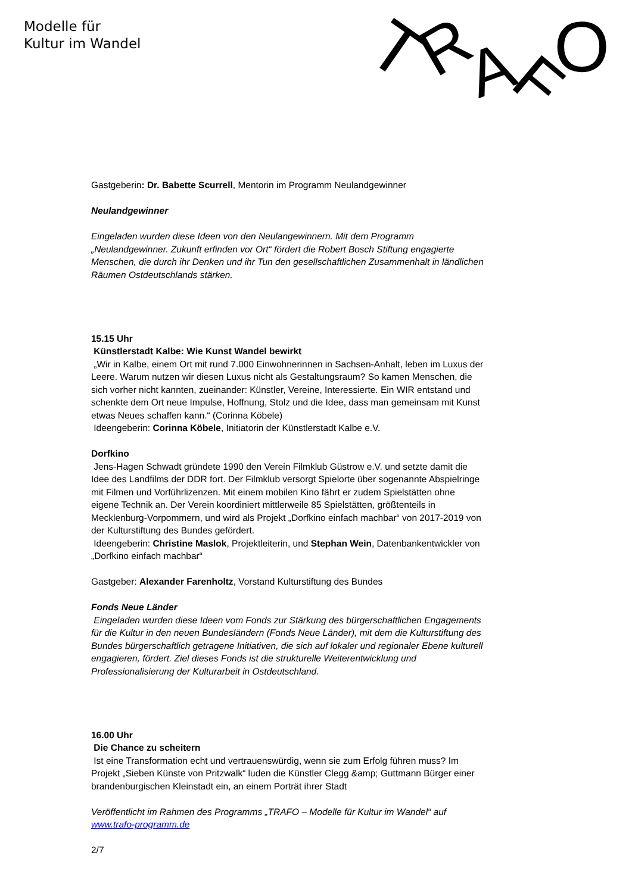Modelle für
Kultur im Wandel
T
R
A
F
O
Gastgeberin: Dr. Babette Scurrell, Mentorin im Programm Neulandgewinner
Neulandgewinner
Eingeladen wurden diese Ideen von den Neulangewinnern. Mit dem Programm „Neulandgewinner. Zukunft erfinden vor Ort“ fördert die Robert Bosch Stiftung engagierte Menschen, die durch ihr Denken und ihr Tun den gesellschaftlichen Zusammenhalt in ländlichen Räumen Ostdeutschlands stärken.
15.15 Uhr
Künstlerstadt Kalbe: Wie Kunst Wandel bewirkt
„Wir in Kalbe, einem Ort mit rund 7.000 Einwohnerinnen in Sachsen-Anhalt, leben im Luxus der Leere. Warum nutzen wir diesen Luxus nicht als Gestaltungsraum? So kamen Menschen, die sich vorher nicht kannten, zueinander: Künstler, Vereine, Interessierte. Ein WIR entstand und schenkte dem Ort neue Impulse, Hoffnung, Stolz und die Idee, dass man gemeinsam mit Kunst etwas Neues schaffen kann.“ (Corinna Köbele)
Ideengeberin: Corinna Köbele, Initiatorin der Künstlerstadt Kalbe e.V.
Dorfkino
Jens-Hagen Schwadt gründete 1990 den Verein Filmklub Güstrow e.V. und setzte damit die Idee des Landfilms der DDR fort. Der Filmklub versorgt Spielorte über sogenannte Abspielringe mit Filmen und Vorführlizenzen. Mit einem mobilen Kino fährt er zudem Spielstätten ohne eigene Technik an. Der Verein koordiniert mittlerweile 85 Spielstätten, größtenteils in Mecklenburg-Vorpommern, und wird als Projekt „Dorfkino einfach machbar“ von 2017-2019 von der Kulturstiftung des Bundes gefördert.
Ideengeberin: Christine Maslok, Projektleiterin, und Stephan Wein, Datenbankentwickler von „Dorfkino einfach machbar“
Gastgeber: Alexander Farenholtz, Vorstand Kulturstiftung des Bundes
Fonds Neue Länder
Eingeladen wurden diese Ideen vom Fonds zur Stärkung des bürgerschaftlichen Engagements für die Kultur in den neuen Bundesländern (Fonds Neue Länder), mit dem die Kulturstiftung des Bundes bürgerschaftlich getragene Initiativen, die sich auf lokaler und regionaler Ebene kulturell engagieren, fördert. Ziel dieses Fonds ist die strukturelle Weiterentwicklung und Professionalisierung der Kulturarbeit in Ostdeutschland.
16.00 Uhr
Die Chance zu scheitern
Ist eine Transformation echt und vertrauenswürdig, wenn sie zum Erfolg führen muss? Im Projekt „Sieben Künste von Pritzwalk“ luden die Künstler Clegg &amp; Guttmann Bürger einer brandenburgischen Kleinstadt ein, an einem Porträt ihrer Stadt
Veröffentlicht im Rahmen des Programms „TRAFO – Modelle für Kultur im Wandel“ auf www.trafo-programm.de
2/7